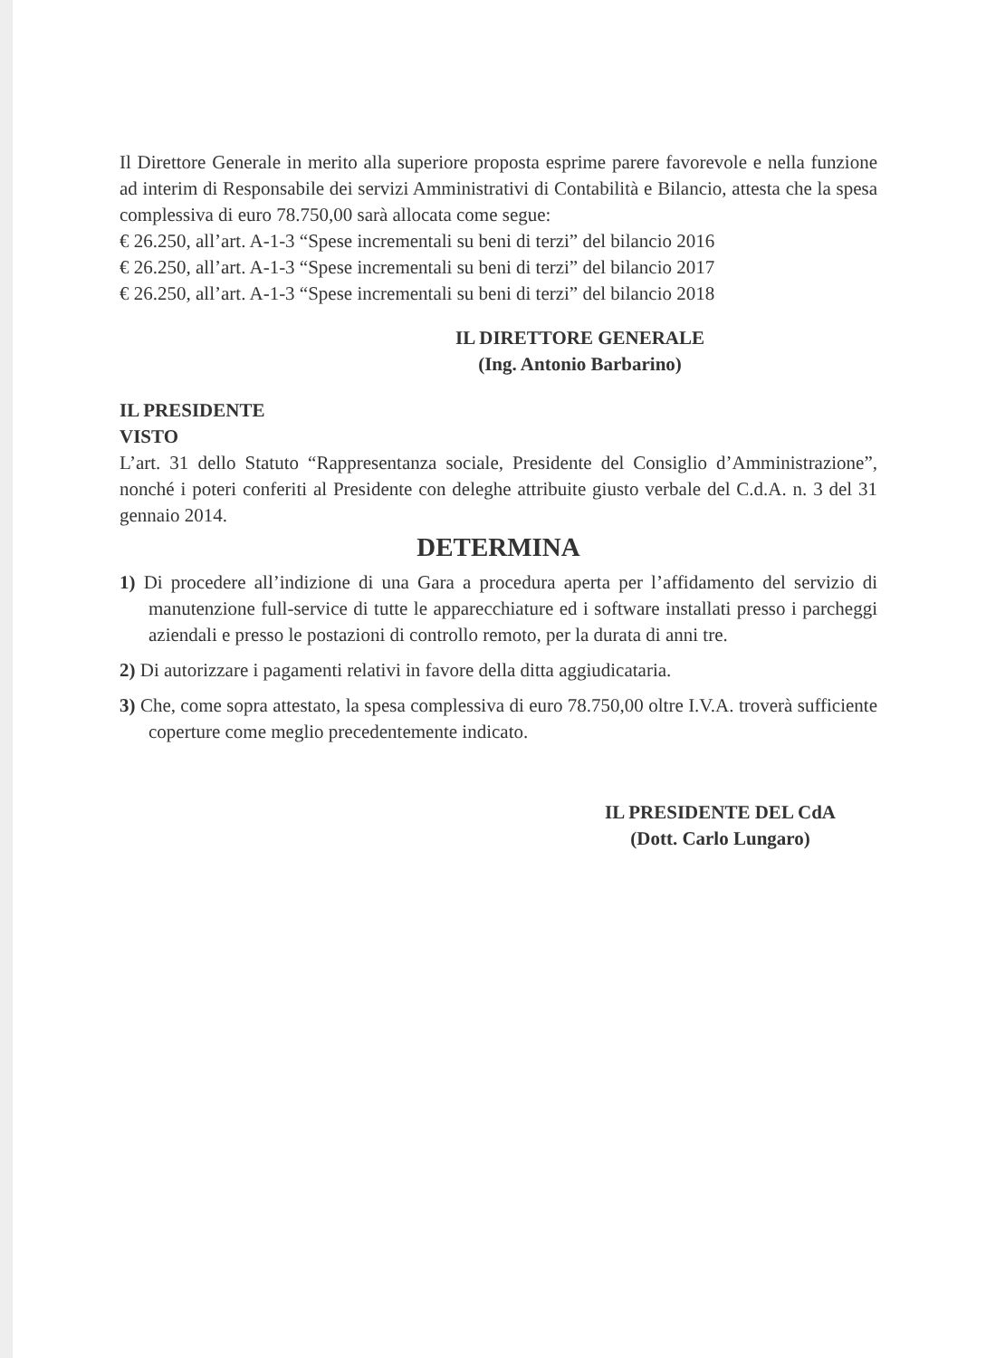Il Direttore Generale in merito alla superiore proposta esprime parere favorevole e nella funzione ad interim di Responsabile dei servizi Amministrativi di Contabilità e Bilancio, attesta che la spesa complessiva di euro 78.750,00 sarà allocata come segue:
€ 26.250, all’art. A-1-3 “Spese incrementali su beni di terzi” del bilancio 2016
€ 26.250, all’art. A-1-3 “Spese incrementali su beni di terzi” del bilancio 2017
€ 26.250, all’art. A-1-3 “Spese incrementali su beni di terzi” del bilancio 2018
IL DIRETTORE GENERALE
(Ing. Antonio Barbarino)
IL PRESIDENTE
VISTO
L’art. 31 dello Statuto “Rappresentanza sociale, Presidente del Consiglio d’Amministrazione”, nonché i poteri conferiti al Presidente con deleghe attribuite giusto verbale del C.d.A. n. 3 del 31 gennaio 2014.
DETERMINA
1) Di procedere all’indizione di una Gara a procedura aperta per l’affidamento del servizio di manutenzione full-service di tutte le apparecchiature ed i software installati presso i parcheggi aziendali e presso le postazioni di controllo remoto, per la durata di anni tre.
2) Di autorizzare i pagamenti relativi in favore della ditta aggiudicataria.
3) Che, come sopra attestato, la spesa complessiva di euro 78.750,00 oltre I.V.A. troverà sufficiente coperture come meglio precedentemente indicato.
IL PRESIDENTE DEL CdA
(Dott. Carlo Lungaro)